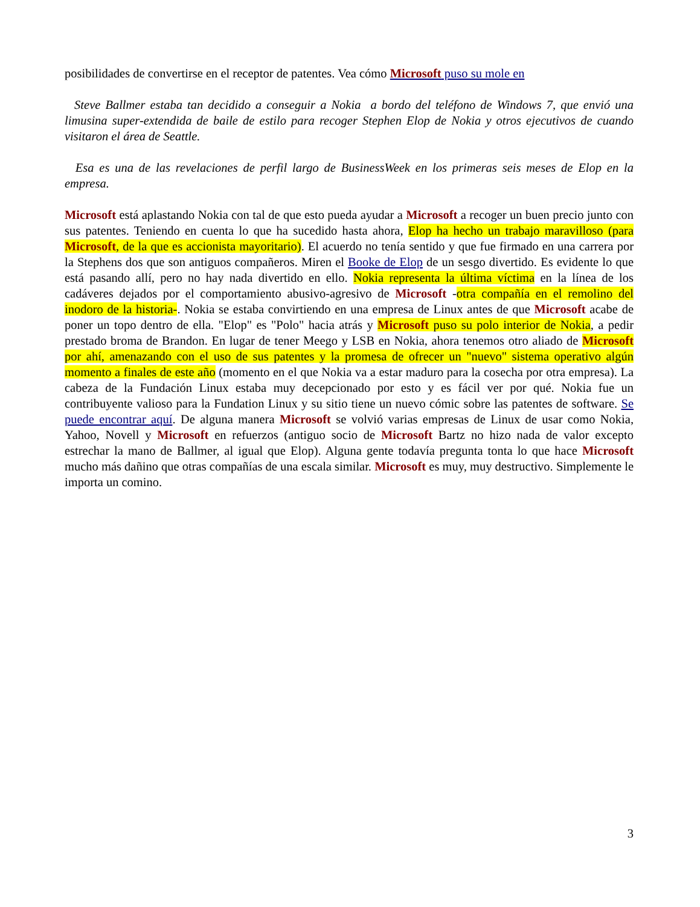posibilidades de convertirse en el receptor de patentes. Vea cómo Microsoft puso su mole en
Steve Ballmer estaba tan decidido a conseguir a Nokia a bordo del teléfono de Windows 7, que envió una limusina super-extendida de baile de estilo para recoger Stephen Elop de Nokia y otros ejecutivos de cuando visitaron el área de Seattle.
Esa es una de las revelaciones de perfil largo de BusinessWeek en los primeras seis meses de Elop en la empresa.
Microsoft está aplastando Nokia con tal de que esto pueda ayudar a Microsoft a recoger un buen precio junto con sus patentes. Teniendo en cuenta lo que ha sucedido hasta ahora, Elop ha hecho un trabajo maravilloso (para Microsoft, de la que es accionista mayoritario). El acuerdo no tenía sentido y que fue firmado en una carrera por la Stephens dos que son antiguos compañeros. Miren el Booke de Elop de un sesgo divertido. Es evidente lo que está pasando allí, pero no hay nada divertido en ello. Nokia representa la última víctima en la línea de los cadáveres dejados por el comportamiento abusivo-agresivo de Microsoft -otra compañía en el remolino del inodoro de la historia-. Nokia se estaba convirtiendo en una empresa de Linux antes de que Microsoft acabe de poner un topo dentro de ella. "Elop" es "Polo" hacia atrás y Microsoft puso su polo interior de Nokia, a pedir prestado broma de Brandon. En lugar de tener Meego y LSB en Nokia, ahora tenemos otro aliado de Microsoft por ahí, amenazando con el uso de sus patentes y la promesa de ofrecer un "nuevo" sistema operativo algún momento a finales de este año (momento en el que Nokia va a estar maduro para la cosecha por otra empresa). La cabeza de la Fundación Linux estaba muy decepcionado por esto y es fácil ver por qué. Nokia fue un contribuyente valioso para la Fundation Linux y su sitio tiene un nuevo cómic sobre las patentes de software. Se puede encontrar aquí. De alguna manera Microsoft se volvió varias empresas de Linux de usar como Nokia, Yahoo, Novell y Microsoft en refuerzos (antiguo socio de Microsoft Bartz no hizo nada de valor excepto estrechar la mano de Ballmer, al igual que Elop). Alguna gente todavía pregunta tonta lo que hace Microsoft mucho más dañino que otras compañías de una escala similar. Microsoft es muy, muy destructivo. Simplemente le importa un comino.
3